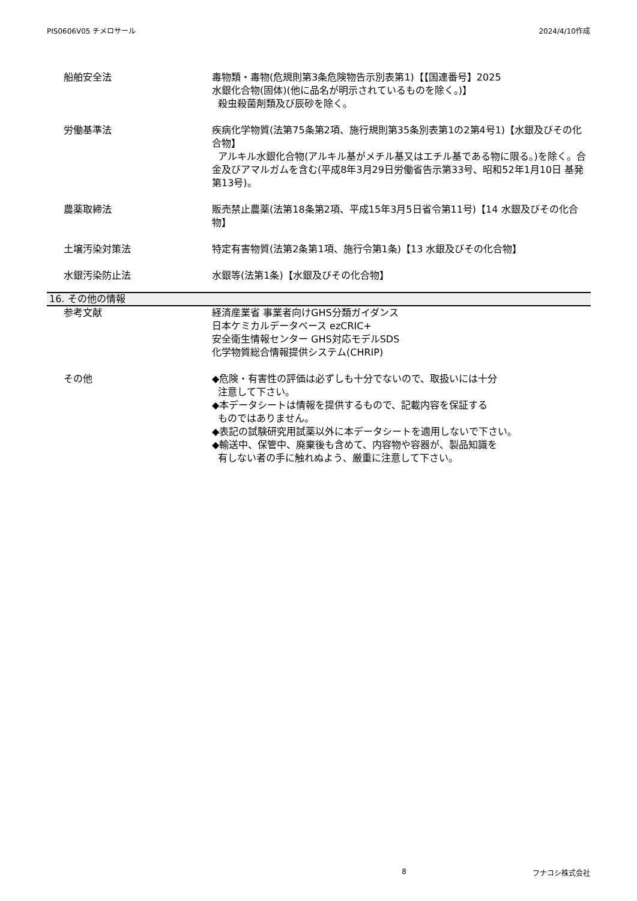PIS0606V05 チメロサール 2024/4/10作成
船舶安全法 毒物類・毒物(危規則第3条危険物告示別表第1)【【国連番号】2025
水銀化合物(固体)(他に品名が明示されているものを除く。)】
殺虫殺菌剤類及び辰砂を除く。
労働基準法 疾病化学物質(法第75条第2項、施行規則第35条別表第1の2第4号1)【水銀及びその化合物】
アルキル水銀化合物(アルキル基がメチル基又はエチル基である物に限る。)を除く。合金及びアマルガムを含む(平成8年3月29日労働省告示第33号、昭和52年1月10日 基発第13号)。
農薬取締法 販売禁止農薬(法第18条第2項、平成15年3月5日省令第11号)【14 水銀及びその化合物】
土壌汚染対策法 特定有害物質(法第2条第1項、施行令第1条)【13 水銀及びその化合物】
水銀汚染防止法 水銀等(法第1条)【水銀及びその化合物】
16. その他の情報
参考文献 経済産業省 事業者向けGHS分類ガイダンス
日本ケミカルデータベース ezCRIC+
安全衛生情報センター GHS対応モデルSDS
化学物質総合情報提供システム(CHRIP)
その他 ◆危険・有害性の評価は必ずしも十分でないので、取扱いには十分
注意して下さい。
◆本データシートは情報を提供するもので、記載内容を保証する
ものではありません。
◆表記の試験研究用試薬以外に本データシートを適用しないで下さい。
◆輸送中、保管中、廃棄後も含めて、内容物や容器が、製品知識を
有しない者の手に触れぬよう、厳重に注意して下さい。
8 フナコシ株式会社